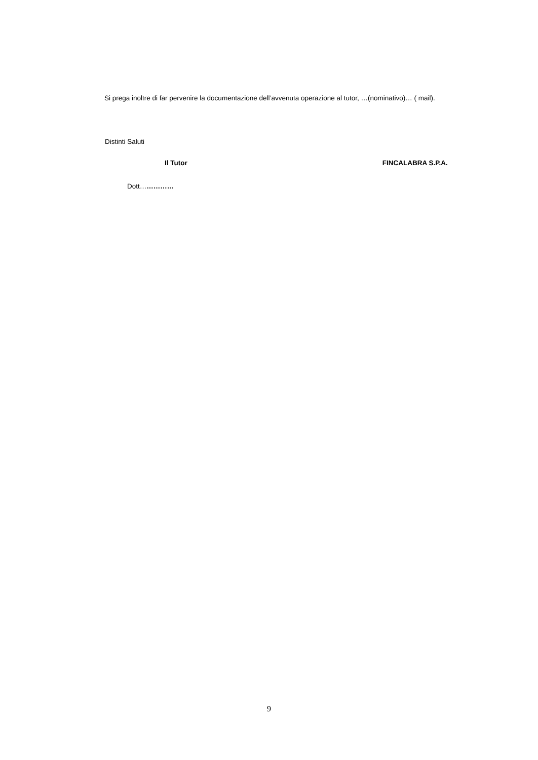Si prega inoltre di far pervenire la documentazione dell’avvenuta operazione al tutor, …(nominativo)… ( mail).
Distinti Saluti
Il Tutor FINCALABRA S.P.A.
Dott……………
9